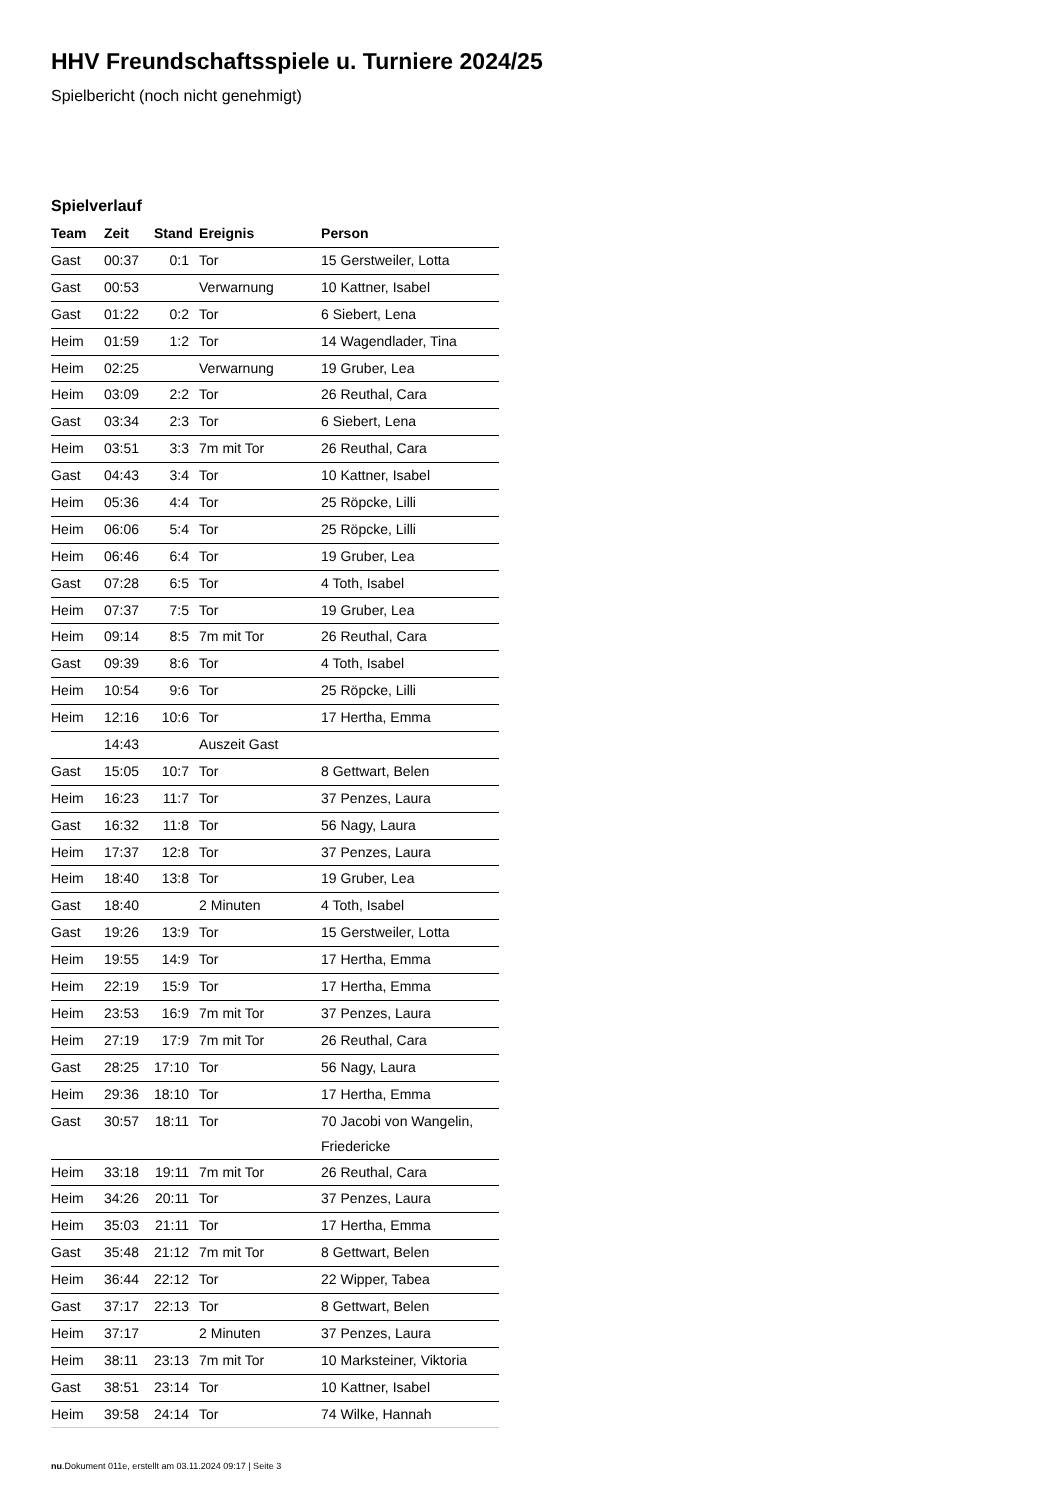HHV Freundschaftsspiele u. Turniere 2024/25
Spielbericht (noch nicht genehmigt)
Spielverlauf
| Team | Zeit | Stand | Ereignis | Person |
| --- | --- | --- | --- | --- |
| Gast | 00:37 | 0:1 | Tor | 15 Gerstweiler, Lotta |
| Gast | 00:53 | | Verwarnung | 10 Kattner, Isabel |
| Gast | 01:22 | 0:2 | Tor | 6 Siebert, Lena |
| Heim | 01:59 | 1:2 | Tor | 14 Wagendlader, Tina |
| Heim | 02:25 | | Verwarnung | 19 Gruber, Lea |
| Heim | 03:09 | 2:2 | Tor | 26 Reuthal, Cara |
| Gast | 03:34 | 2:3 | Tor | 6 Siebert, Lena |
| Heim | 03:51 | 3:3 | 7m mit Tor | 26 Reuthal, Cara |
| Gast | 04:43 | 3:4 | Tor | 10 Kattner, Isabel |
| Heim | 05:36 | 4:4 | Tor | 25 Röpcke, Lilli |
| Heim | 06:06 | 5:4 | Tor | 25 Röpcke, Lilli |
| Heim | 06:46 | 6:4 | Tor | 19 Gruber, Lea |
| Gast | 07:28 | 6:5 | Tor | 4 Toth, Isabel |
| Heim | 07:37 | 7:5 | Tor | 19 Gruber, Lea |
| Heim | 09:14 | 8:5 | 7m mit Tor | 26 Reuthal, Cara |
| Gast | 09:39 | 8:6 | Tor | 4 Toth, Isabel |
| Heim | 10:54 | 9:6 | Tor | 25 Röpcke, Lilli |
| Heim | 12:16 | 10:6 | Tor | 17 Hertha, Emma |
| | 14:43 | | Auszeit Gast | |
| Gast | 15:05 | 10:7 | Tor | 8 Gettwart, Belen |
| Heim | 16:23 | 11:7 | Tor | 37 Penzes, Laura |
| Gast | 16:32 | 11:8 | Tor | 56 Nagy, Laura |
| Heim | 17:37 | 12:8 | Tor | 37 Penzes, Laura |
| Heim | 18:40 | 13:8 | Tor | 19 Gruber, Lea |
| Gast | 18:40 | | 2 Minuten | 4 Toth, Isabel |
| Gast | 19:26 | 13:9 | Tor | 15 Gerstweiler, Lotta |
| Heim | 19:55 | 14:9 | Tor | 17 Hertha, Emma |
| Heim | 22:19 | 15:9 | Tor | 17 Hertha, Emma |
| Heim | 23:53 | 16:9 | 7m mit Tor | 37 Penzes, Laura |
| Heim | 27:19 | 17:9 | 7m mit Tor | 26 Reuthal, Cara |
| Gast | 28:25 | 17:10 | Tor | 56 Nagy, Laura |
| Heim | 29:36 | 18:10 | Tor | 17 Hertha, Emma |
| Gast | 30:57 | 18:11 | Tor | 70 Jacobi von Wangelin, Friedericke |
| Heim | 33:18 | 19:11 | 7m mit Tor | 26 Reuthal, Cara |
| Heim | 34:26 | 20:11 | Tor | 37 Penzes, Laura |
| Heim | 35:03 | 21:11 | Tor | 17 Hertha, Emma |
| Gast | 35:48 | 21:12 | 7m mit Tor | 8 Gettwart, Belen |
| Heim | 36:44 | 22:12 | Tor | 22 Wipper, Tabea |
| Gast | 37:17 | 22:13 | Tor | 8 Gettwart, Belen |
| Heim | 37:17 | | 2 Minuten | 37 Penzes, Laura |
| Heim | 38:11 | 23:13 | 7m mit Tor | 10 Marksteiner, Viktoria |
| Gast | 38:51 | 23:14 | Tor | 10 Kattner, Isabel |
| Heim | 39:58 | 24:14 | Tor | 74 Wilke, Hannah |
nu.Dokument 011e, erstellt am 03.11.2024 09:17 | Seite 3